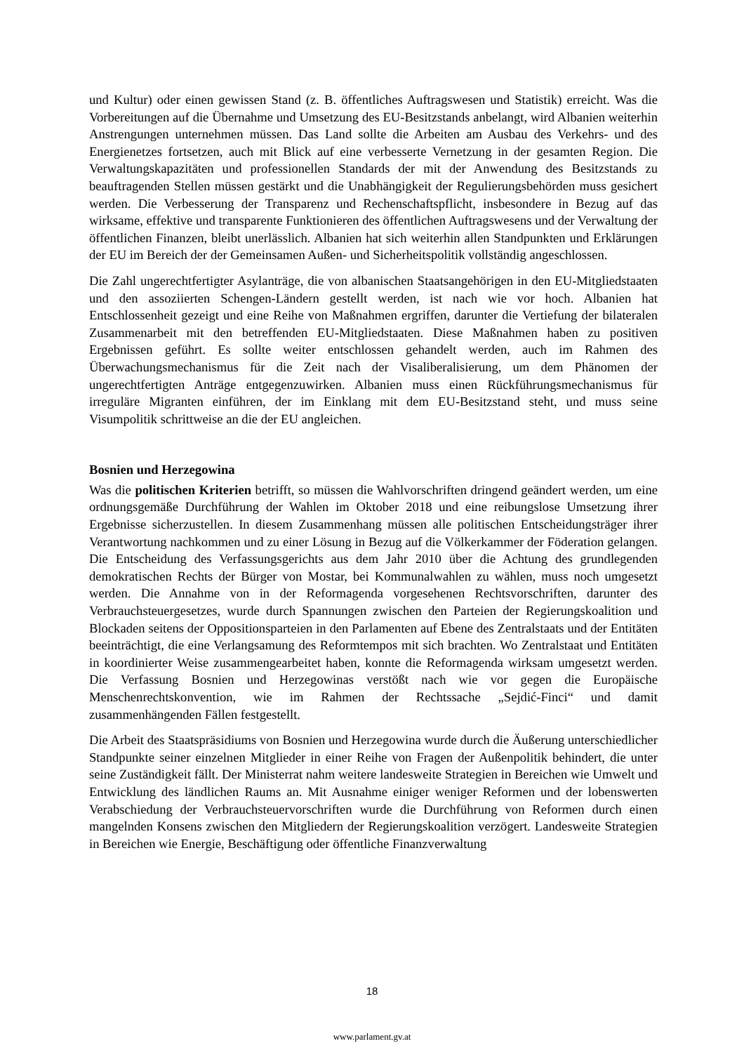und Kultur) oder einen gewissen Stand (z. B. öffentliches Auftragswesen und Statistik) erreicht. Was die Vorbereitungen auf die Übernahme und Umsetzung des EU-Besitzstands anbelangt, wird Albanien weiterhin Anstrengungen unternehmen müssen. Das Land sollte die Arbeiten am Ausbau des Verkehrs- und des Energienetzes fortsetzen, auch mit Blick auf eine verbesserte Vernetzung in der gesamten Region. Die Verwaltungskapazitäten und professionellen Standards der mit der Anwendung des Besitzstands zu beauftragenden Stellen müssen gestärkt und die Unabhängigkeit der Regulierungsbehörden muss gesichert werden. Die Verbesserung der Transparenz und Rechenschaftspflicht, insbesondere in Bezug auf das wirksame, effektive und transparente Funktionieren des öffentlichen Auftragswesens und der Verwaltung der öffentlichen Finanzen, bleibt unerlässlich. Albanien hat sich weiterhin allen Standpunkten und Erklärungen der EU im Bereich der der Gemeinsamen Außen- und Sicherheitspolitik vollständig angeschlossen.
Die Zahl ungerechtfertigter Asylanträge, die von albanischen Staatsangehörigen in den EU-Mitgliedstaaten und den assoziierten Schengen-Ländern gestellt werden, ist nach wie vor hoch. Albanien hat Entschlossenheit gezeigt und eine Reihe von Maßnahmen ergriffen, darunter die Vertiefung der bilateralen Zusammenarbeit mit den betreffenden EU-Mitgliedstaaten. Diese Maßnahmen haben zu positiven Ergebnissen geführt. Es sollte weiter entschlossen gehandelt werden, auch im Rahmen des Überwachungsmechanismus für die Zeit nach der Visaliberalisierung, um dem Phänomen der ungerechtfertigten Anträge entgegenzuwirken. Albanien muss einen Rückführungsmechanismus für irreguläre Migranten einführen, der im Einklang mit dem EU-Besitzstand steht, und muss seine Visumpolitik schrittweise an die der EU angleichen.
Bosnien und Herzegowina
Was die politischen Kriterien betrifft, so müssen die Wahlvorschriften dringend geändert werden, um eine ordnungsgemäße Durchführung der Wahlen im Oktober 2018 und eine reibungslose Umsetzung ihrer Ergebnisse sicherzustellen. In diesem Zusammenhang müssen alle politischen Entscheidungsträger ihrer Verantwortung nachkommen und zu einer Lösung in Bezug auf die Völkerkammer der Föderation gelangen. Die Entscheidung des Verfassungsgerichts aus dem Jahr 2010 über die Achtung des grundlegenden demokratischen Rechts der Bürger von Mostar, bei Kommunalwahlen zu wählen, muss noch umgesetzt werden. Die Annahme von in der Reformagenda vorgesehenen Rechtsvorschriften, darunter des Verbrauchsteuergesetzes, wurde durch Spannungen zwischen den Parteien der Regierungskoalition und Blockaden seitens der Oppositionsparteien in den Parlamenten auf Ebene des Zentralstaats und der Entitäten beeinträchtigt, die eine Verlangsamung des Reformtempos mit sich brachten. Wo Zentralstaat und Entitäten in koordinierter Weise zusammengearbeitet haben, konnte die Reformagenda wirksam umgesetzt werden. Die Verfassung Bosnien und Herzegowinas verstößt nach wie vor gegen die Europäische Menschenrechtskonvention, wie im Rahmen der Rechtssache „Sejdić-Finci“ und damit zusammenhängenden Fällen festgestellt.
Die Arbeit des Staatspräsidiums von Bosnien und Herzegowina wurde durch die Äußerung unterschiedlicher Standpunkte seiner einzelnen Mitglieder in einer Reihe von Fragen der Außenpolitik behindert, die unter seine Zuständigkeit fällt. Der Ministerrat nahm weitere landesweite Strategien in Bereichen wie Umwelt und Entwicklung des ländlichen Raums an. Mit Ausnahme einiger weniger Reformen und der lobenswerten Verabschiedung der Verbrauchsteuervorschriften wurde die Durchführung von Reformen durch einen mangelnden Konsens zwischen den Mitgliedern der Regierungskoalition verzögert. Landesweite Strategien in Bereichen wie Energie, Beschäftigung oder öffentliche Finanzverwaltung
18
www.parlament.gv.at